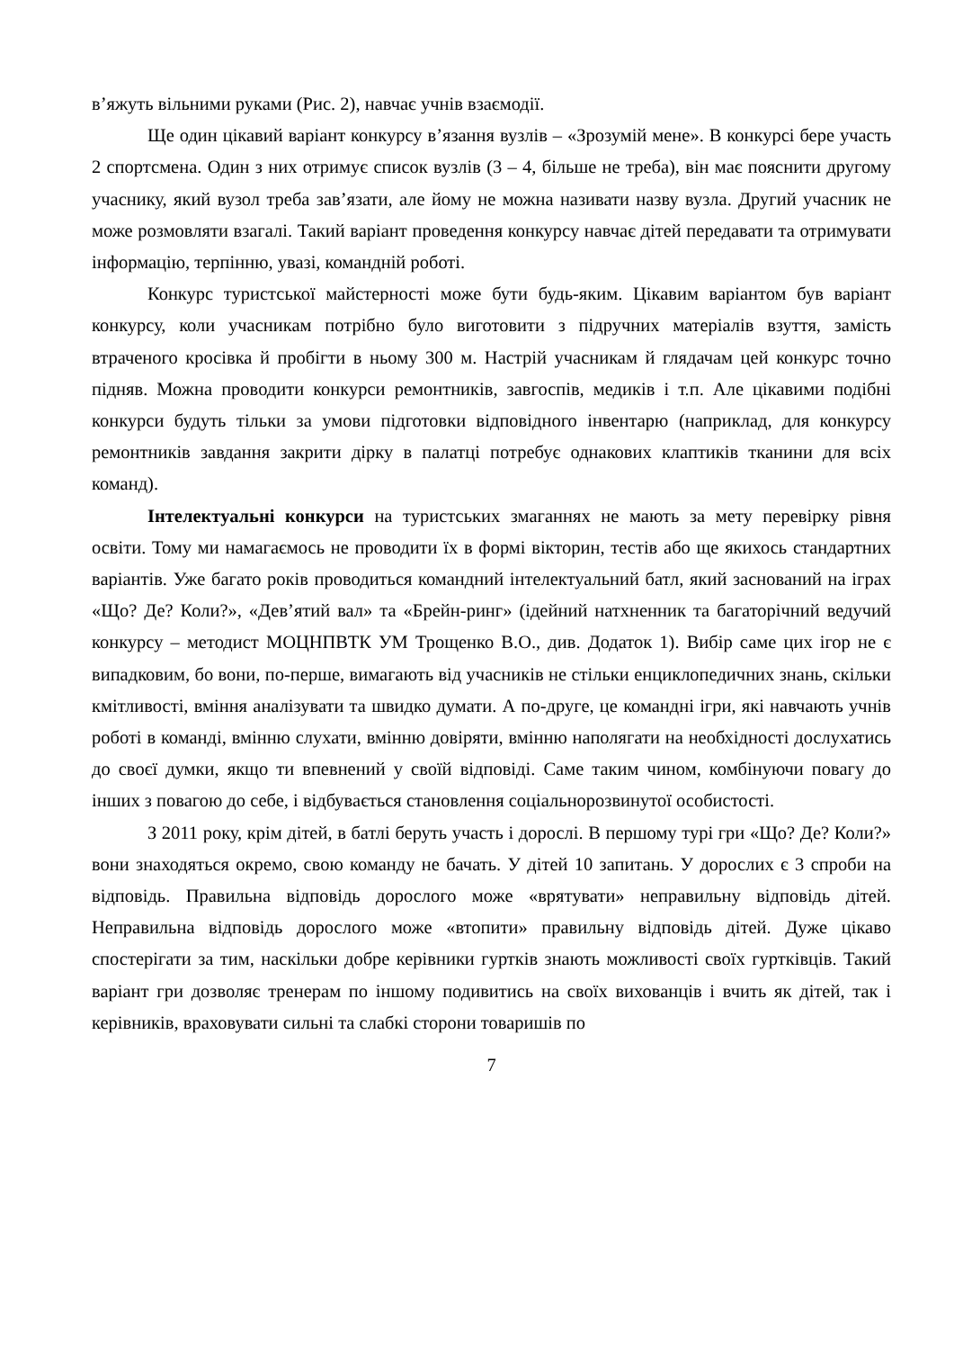в’яжуть вільними руками (Рис. 2), навчає учнів взаємодії.
Ще один цікавий варіант конкурсу в’язання вузлів – «Зрозумій мене». В конкурсі бере участь 2 спортсмена. Один з них отримує список вузлів (3 – 4, більше не треба), він має пояснити другому учаснику, який вузол треба зав’язати, але йому не можна називати назву вузла. Другий учасник не може розмовляти взагалі. Такий варіант проведення конкурсу навчає дітей передавати та отримувати інформацію, терпінню, увазі, командній роботі.
Конкурс туристської майстерності може бути будь-яким. Цікавим варіантом був варіант конкурсу, коли учасникам потрібно було виготовити з підручних матеріалів взуття, замість втраченого кросівка й пробігти в ньому 300 м. Настрій учасникам й глядачам цей конкурс точно підняв. Можна проводити конкурси ремонтників, завгоспів, медиків і т.п. Але цікавими подібні конкурси будуть тільки за умови підготовки відповідного інвентарю (наприклад, для конкурсу ремонтників завдання закрити дірку в палатці потребує однакових клаптиків тканини для всіх команд).
Інтелектуальні конкурси на туристських змаганнях не мають за мету перевірку рівня освіти. Тому ми намагаємось не проводити їх в формі вікторин, тестів або ще якихось стандартних варіантів. Уже багато років проводиться командний інтелектуальний батл, який заснований на іграх «Що? Де? Коли?», «Дев’ятий вал» та «Брейн-ринг» (ідейний натхненник та багаторічний ведучий конкурсу – методист МОЦНПВТК УМ Трощенко В.О., див. Додаток 1). Вибір саме цих ігор не є випадковим, бо вони, по-перше, вимагають від учасників не стільки енциклопедичних знань, скільки кмітливості, вміння аналізувати та швидко думати. А по-друге, це командні ігри, які навчають учнів роботі в команді, вмінню слухати, вмінню довіряти, вмінню наполягати на необхідності дослухатись до своєї думки, якщо ти впевнений у своїй відповіді. Саме таким чином, комбінуючи повагу до інших з повагою до себе, і відбувається становлення соціальнорозвинутої особистості.
З 2011 року, крім дітей, в батлі беруть участь і дорослі. В першому турі гри «Що? Де? Коли?» вони знаходяться окремо, свою команду не бачать. У дітей 10 запитань. У дорослих є 3 спроби на відповідь. Правильна відповідь дорослого може «врятувати» неправильну відповідь дітей. Неправильна відповідь дорослого може «втопити» правильну відповідь дітей. Дуже цікаво спостерігати за тим, наскільки добре керівники гуртків знають можливості своїх гуртківців. Такий варіант гри дозволяє тренерам по іншому подивитись на своїх вихованців і вчить як дітей, так і керівників, враховувати сильні та слабкі сторони товаришів по
7